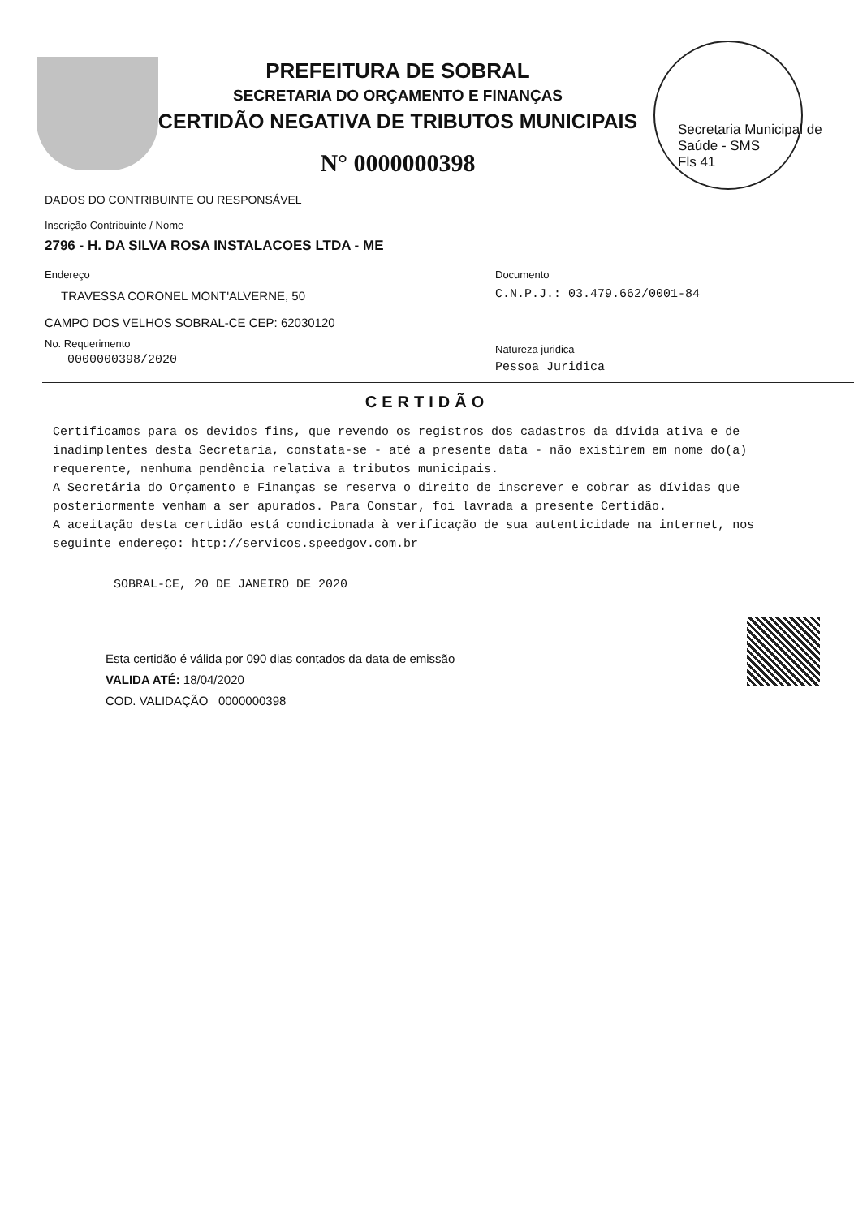Secretaria Municipal de Saúde - SMS
Fls 41
PREFEITURA DE SOBRAL
SECRETARIA DO ORÇAMENTO E FINANÇAS
CERTIDÃO NEGATIVA DE TRIBUTOS MUNICIPAIS
N° 0000000398
DADOS DO CONTRIBUINTE OU RESPONSÁVEL
Inscrição Contribuinte / Nome
2796 - H. DA SILVA ROSA INSTALACOES LTDA - ME
Endereço
TRAVESSA CORONEL MONT'ALVERNE, 50
CAMPO DOS VELHOS SOBRAL-CE CEP: 62030120
No. Requerimento
0000000398/2020
Documento
C.N.P.J.: 03.479.662/0001-84
Natureza juridica
Pessoa Juridica
CERTIDÃO
Certificamos para os devidos fins, que revendo os registros dos cadastros da dívida ativa e de inadimplentes desta Secretaria, constata-se - até a presente data - não existirem em nome do(a) requerente, nenhuma pendência relativa a tributos municipais.
A Secretária do Orçamento e Finanças se reserva o direito de inscrever e cobrar as dívidas que posteriormente venham a ser apurados. Para Constar, foi lavrada a presente Certidão.
A aceitação desta certidão está condicionada à verificação de sua autenticidade na internet, nos seguinte endereço: http://servicos.speedgov.com.br
SOBRAL-CE, 20 DE JANEIRO DE 2020
Esta certidão é válida por 090 dias contados da data de emissão
VALIDA ATÉ: 18/04/2020
COD. VALIDAÇÃO 0000000398